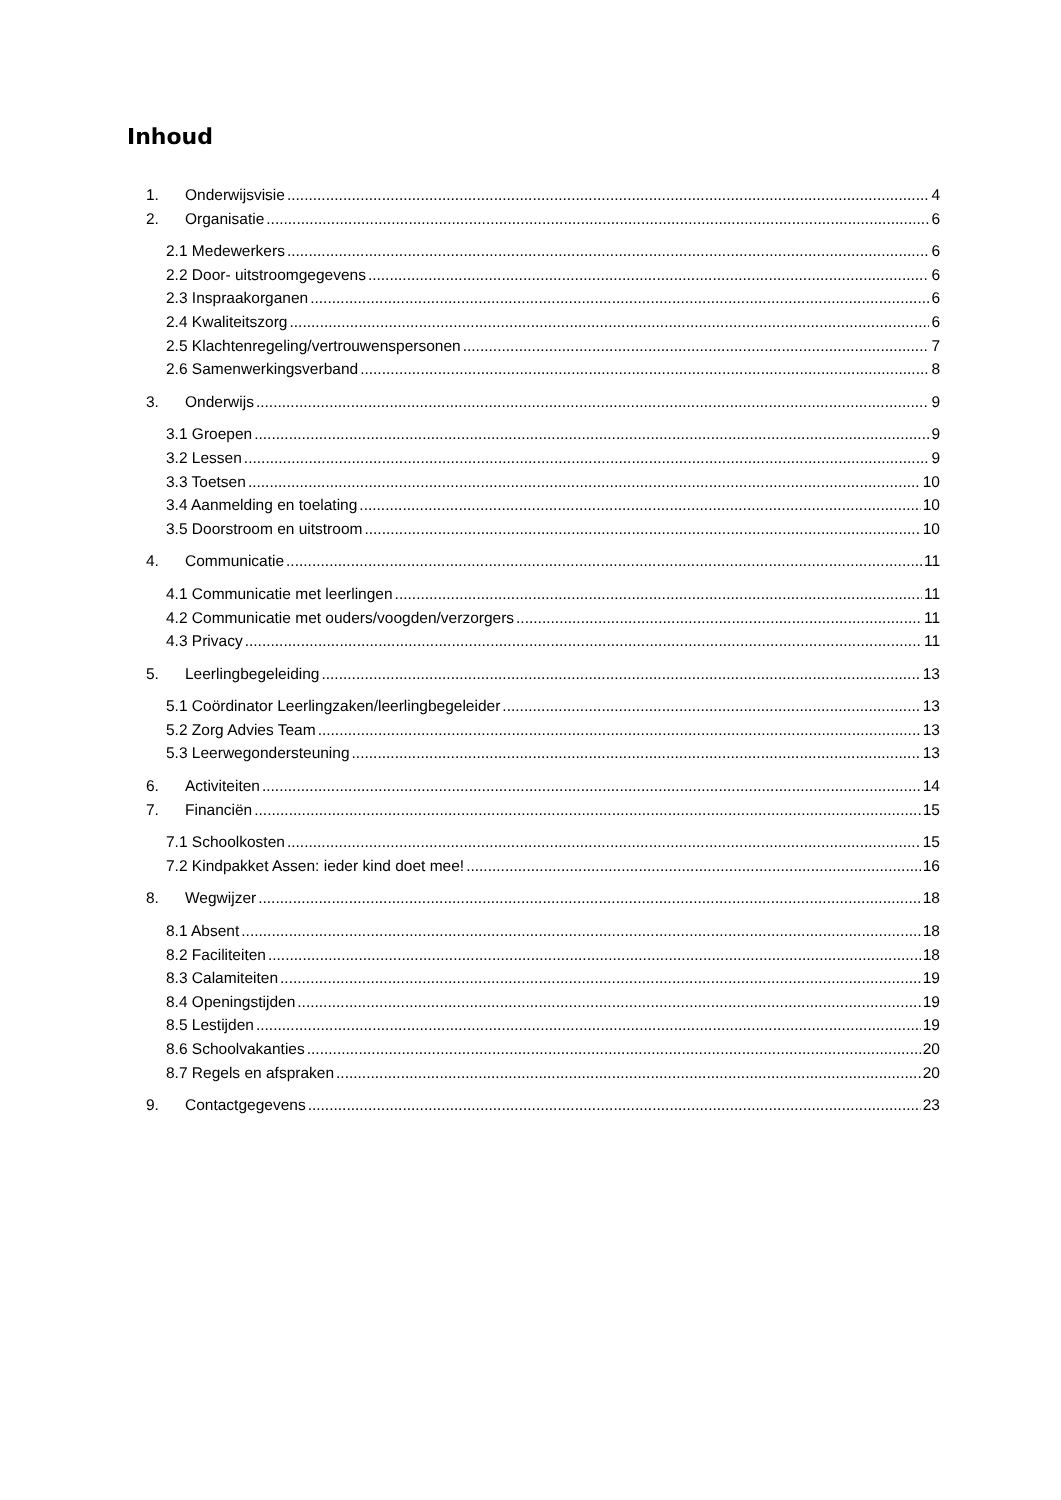Inhoud
1. Onderwijsvisie 4
2. Organisatie 6
2.1 Medewerkers 6
2.2 Door- uitstroomgegevens 6
2.3 Inspraakorganen 6
2.4 Kwaliteitszorg 6
2.5 Klachtenregeling/vertrouwenspersonen 7
2.6 Samenwerkingsverband 8
3. Onderwijs 9
3.1 Groepen 9
3.2 Lessen 9
3.3 Toetsen 10
3.4 Aanmelding en toelating 10
3.5 Doorstroom en uitstroom 10
4. Communicatie 11
4.1 Communicatie met leerlingen 11
4.2 Communicatie met ouders/voogden/verzorgers 11
4.3 Privacy 11
5. Leerlingbegeleiding 13
5.1 Coördinator Leerlingzaken/leerlingbegeleider 13
5.2 Zorg Advies Team 13
5.3 Leerwegondersteuning 13
6. Activiteiten 14
7. Financiën 15
7.1 Schoolkosten 15
7.2 Kindpakket Assen: ieder kind doet mee! 16
8. Wegwijzer 18
8.1 Absent 18
8.2 Faciliteiten 18
8.3 Calamiteiten 19
8.4 Openingstijden 19
8.5 Lestijden 19
8.6 Schoolvakanties 20
8.7 Regels en afspraken 20
9. Contactgegevens 23